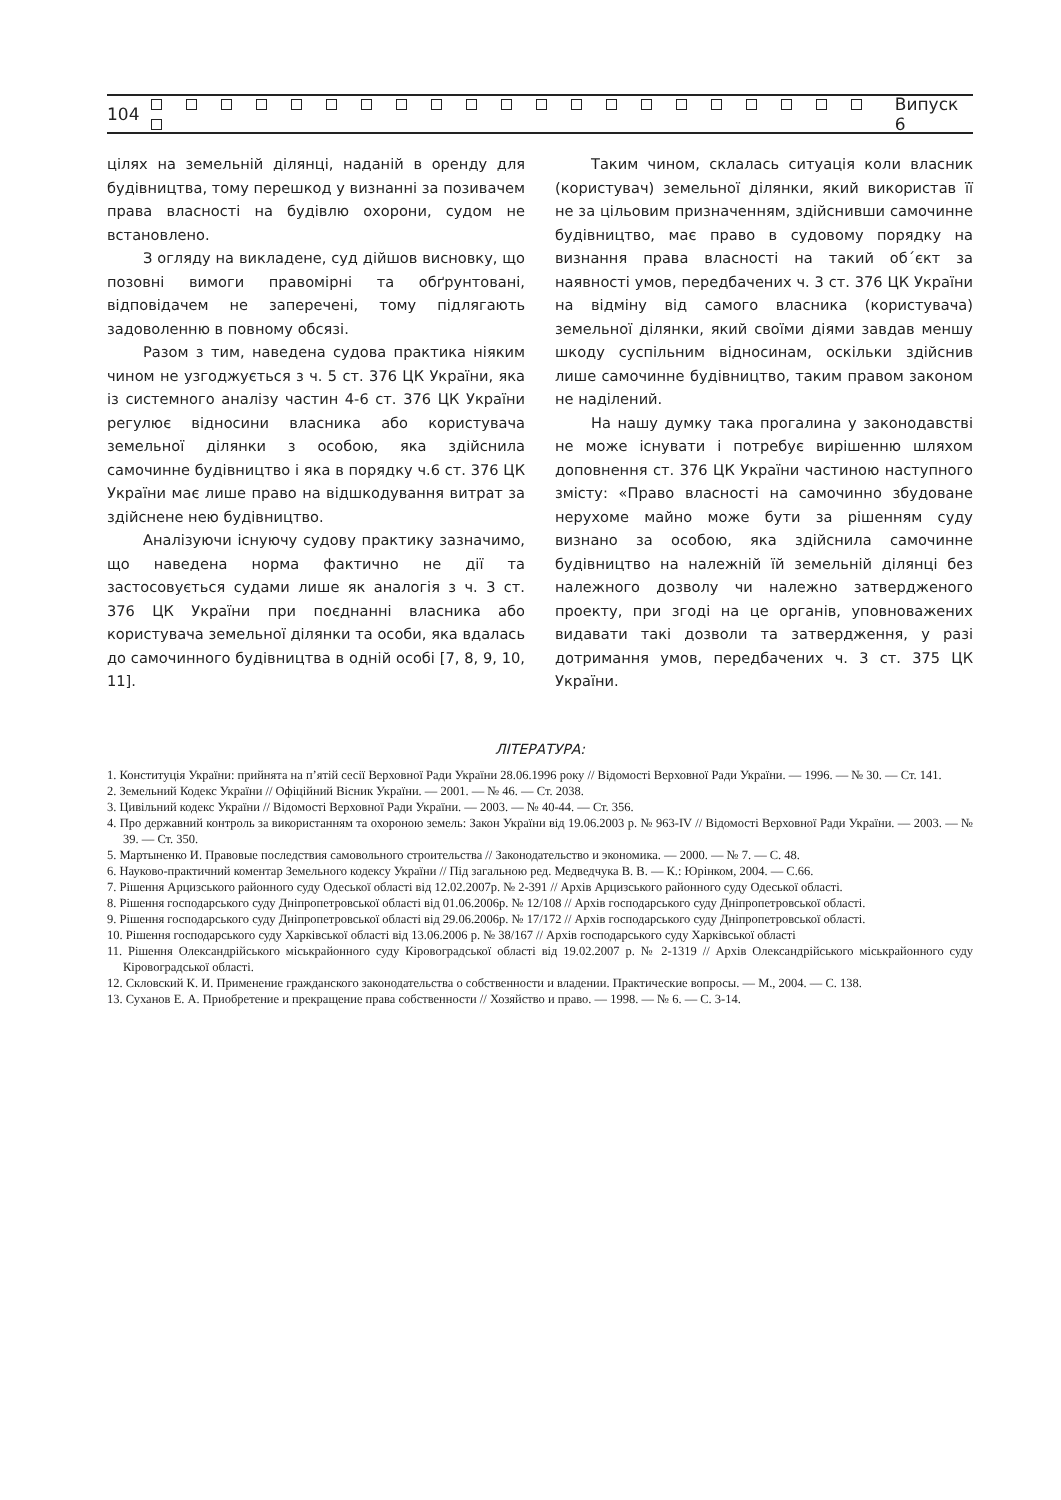104 Випуск 6
цілях на земельній ділянці, наданій в оренду для будівництва, тому перешкод у визнанні за позивачем права власності на будівлю охорони, судом не встановлено.
З огляду на викладене, суд дійшов висновку, що позовні вимоги правомірні та обґрунтовані, відповідачем не заперечені, тому підлягають задоволенню в повному обсязі.
Разом з тим, наведена судова практика ніяким чином не узгоджується з ч. 5 ст. 376 ЦК України, яка із системного аналізу частин 4-6 ст. 376 ЦК України регулює відносини власника або користувача земельної ділянки з особою, яка здійснила самочинне будівництво і яка в порядку ч.6 ст. 376 ЦК України має лише право на відшкодування витрат за здійснене нею будівництво.
Аналізуючи існуючу судову практику зазначимо, що наведена норма фактично не дії та застосовується судами лише як аналогія з ч. 3 ст. 376 ЦК України при поєднанні власника або користувача земельної ділянки та особи, яка вдалась до самочинного будівництва в одній особі [7, 8, 9, 10, 11].
Таким чином, склалась ситуація коли власник (користувач) земельної ділянки, який використав її не за цільовим призначенням, здійснивши самочинне будівництво, має право в судовому порядку на визнання права власності на такий об´єкт за наявності умов, передбачених ч. 3 ст. 376 ЦК України на відміну від самого власника (користувача) земельної ділянки, який своїми діями завдав меншу шкоду суспільним відносинам, оскільки здійснив лише самочинне будівництво, таким правом законом не наділений.
На нашу думку така прогалина у законодавстві не може існувати і потребує вирішенню шляхом доповнення ст. 376 ЦК України частиною наступного змісту: «Право власності на самочинно збудоване нерухоме майно може бути за рішенням суду визнано за особою, яка здійснила самочинне будівництво на належній їй земельній ділянці без належного дозволу чи належно затвердженого проекту, при згоді на це органів, уповноважених видавати такі дозволи та затвердження, у разі дотримання умов, передбачених ч. 3 ст. 375 ЦК України.
ЛІТЕРАТУРА:
1. Конституція України: прийнята на п’ятій сесії Верховної Ради України 28.06.1996 року // Відомості Верховної Ради України. — 1996. — № 30. — Ст. 141.
2. Земельний Кодекс України // Офіційний Вісник України. — 2001. — № 46. — Ст. 2038.
3. Цивільний кодекс України // Відомості Верховної Ради України. — 2003. — № 40-44. — Ст. 356.
4. Про державний контроль за використанням та охороною земель: Закон України від 19.06.2003 р. № 963-IV // Відомості Верховної Ради України. — 2003. — № 39. — Ст. 350.
5. Мартыненко И. Правовые последствия самовольного строительства // Законодательство и экономика. — 2000. — № 7. — С. 48.
6. Науково-практичний коментар Земельного кодексу України // Під загальною ред. Медведчука В. В. — К.: Юрінком, 2004. — С.66.
7. Рішення Арцизського районного суду Одеської області від 12.02.2007р. № 2-391 // Архів Арцизського районного суду Одеської області.
8. Рішення господарського суду Дніпропетровської області від 01.06.2006р. № 12/108 // Архів господарського суду Дніпропетровської області.
9. Рішення господарського суду Дніпропетровської області від 29.06.2006р. № 17/172 // Архів господарського суду Дніпропетровської області.
10. Рішення господарського суду Харківської області від 13.06.2006 р. № 38/167 // Архів господарського суду Харківської області
11. Рішення Олександрійського міськрайонного суду Кіровоградської області від 19.02.2007 р. № 2-1319 // Архів Олександрійського міськрайонного суду Кіровоградської області.
12. Скловский К. И. Применение гражданского законодательства о собственности и владении. Практические вопросы. — М., 2004. — С. 138.
13. Суханов Е. А. Приобретение и прекращение права собственности // Хозяйство и право. — 1998. — № 6. — С. 3-14.